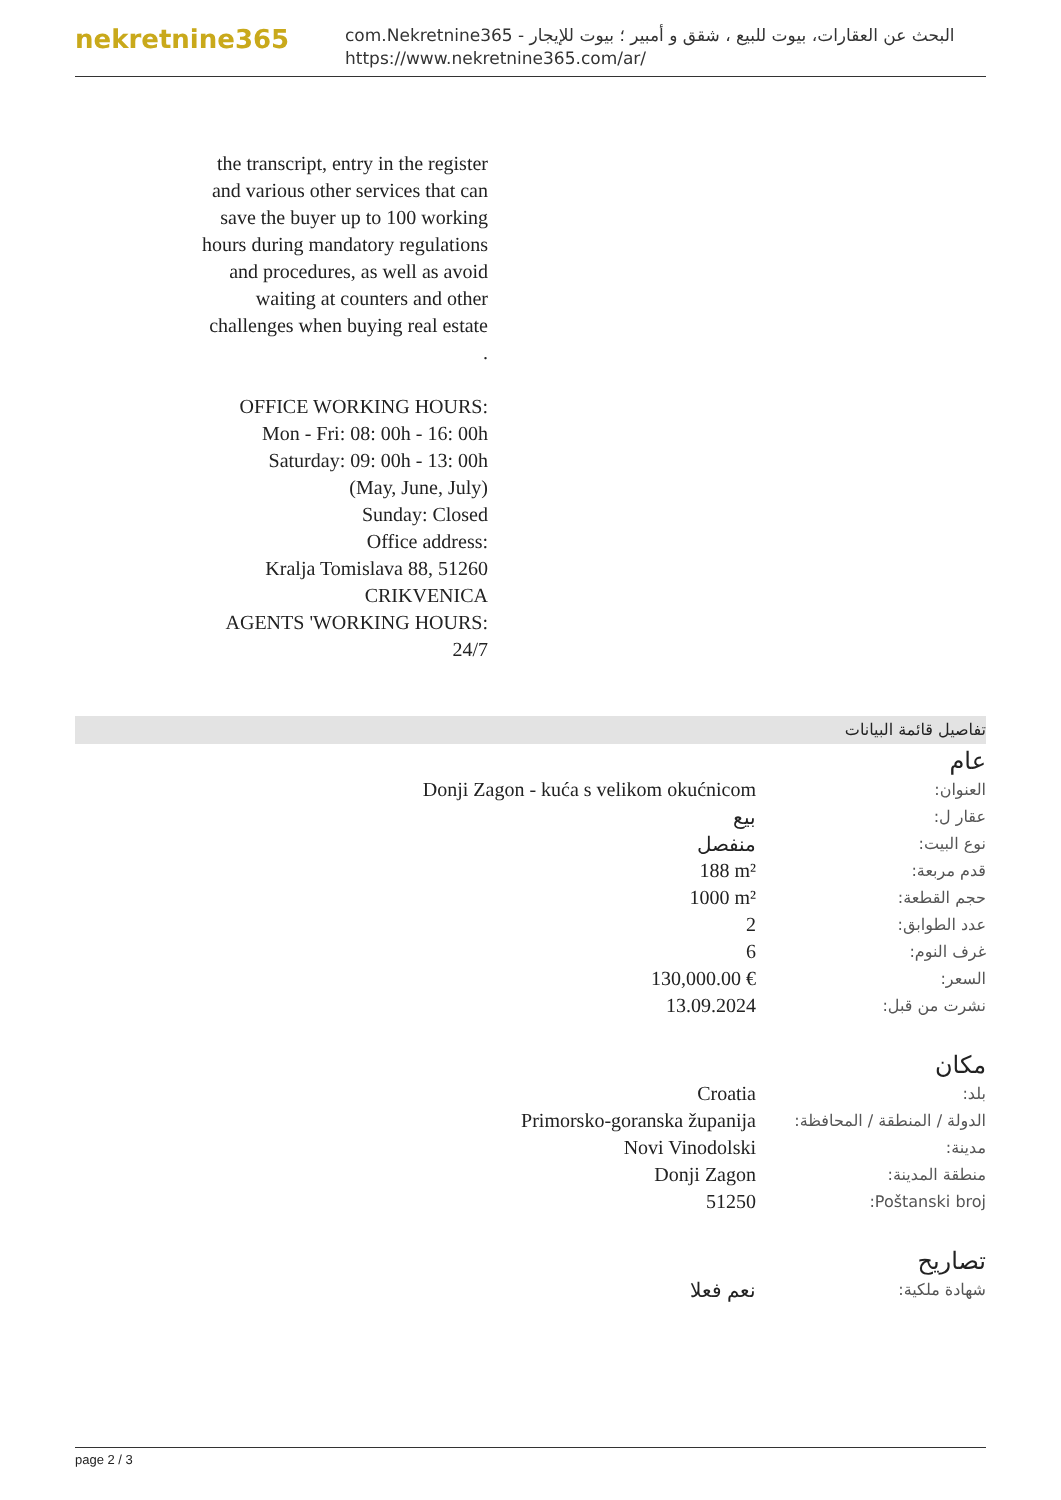nekretnine365
com.Nekretnine365 - البحث عن العقارات، بيوت للبيع ، شقق و أمبير ؛ بيوت للإيجار
https://www.nekretnine365.com/ar/
the transcript, entry in the register and various other services that can save the buyer up to 100 working hours during mandatory regulations and procedures, as well as avoid waiting at counters and other challenges when buying real estate .
OFFICE WORKING HOURS:
Mon - Fri: 08: 00h - 16: 00h
Saturday: 09: 00h - 13: 00h
(May, June, July)
Sunday: Closed
Office address:
Kralja Tomislava 88, 51260 CRIKVENICA
AGENTS 'WORKING HOURS: 24/7
تفاصيل قائمة البيانات
عام
| العنوان: | Donji Zagon - kuća s velikom okućnicom |
| عقار ل: | بيع |
| نوع البيت: | منفصل |
| قدم مربعة: | 188 m² |
| حجم القطعة: | 1000 m² |
| عدد الطوابق: | 2 |
| غرف النوم: | 6 |
| السعر: | 130,000.00 € |
| نشرت من قبل: | 13.09.2024 |
مكان
| بلد: | Croatia |
| الدولة / المنطقة / المحافظة: | Primorsko-goranska županija |
| مدينة: | Novi Vinodolski |
| منطقة المدينة: | Donji Zagon |
| Poštanski broj: | 51250 |
تصاريح
| شهادة ملكية: | نعم فعلا |
page 2 / 3